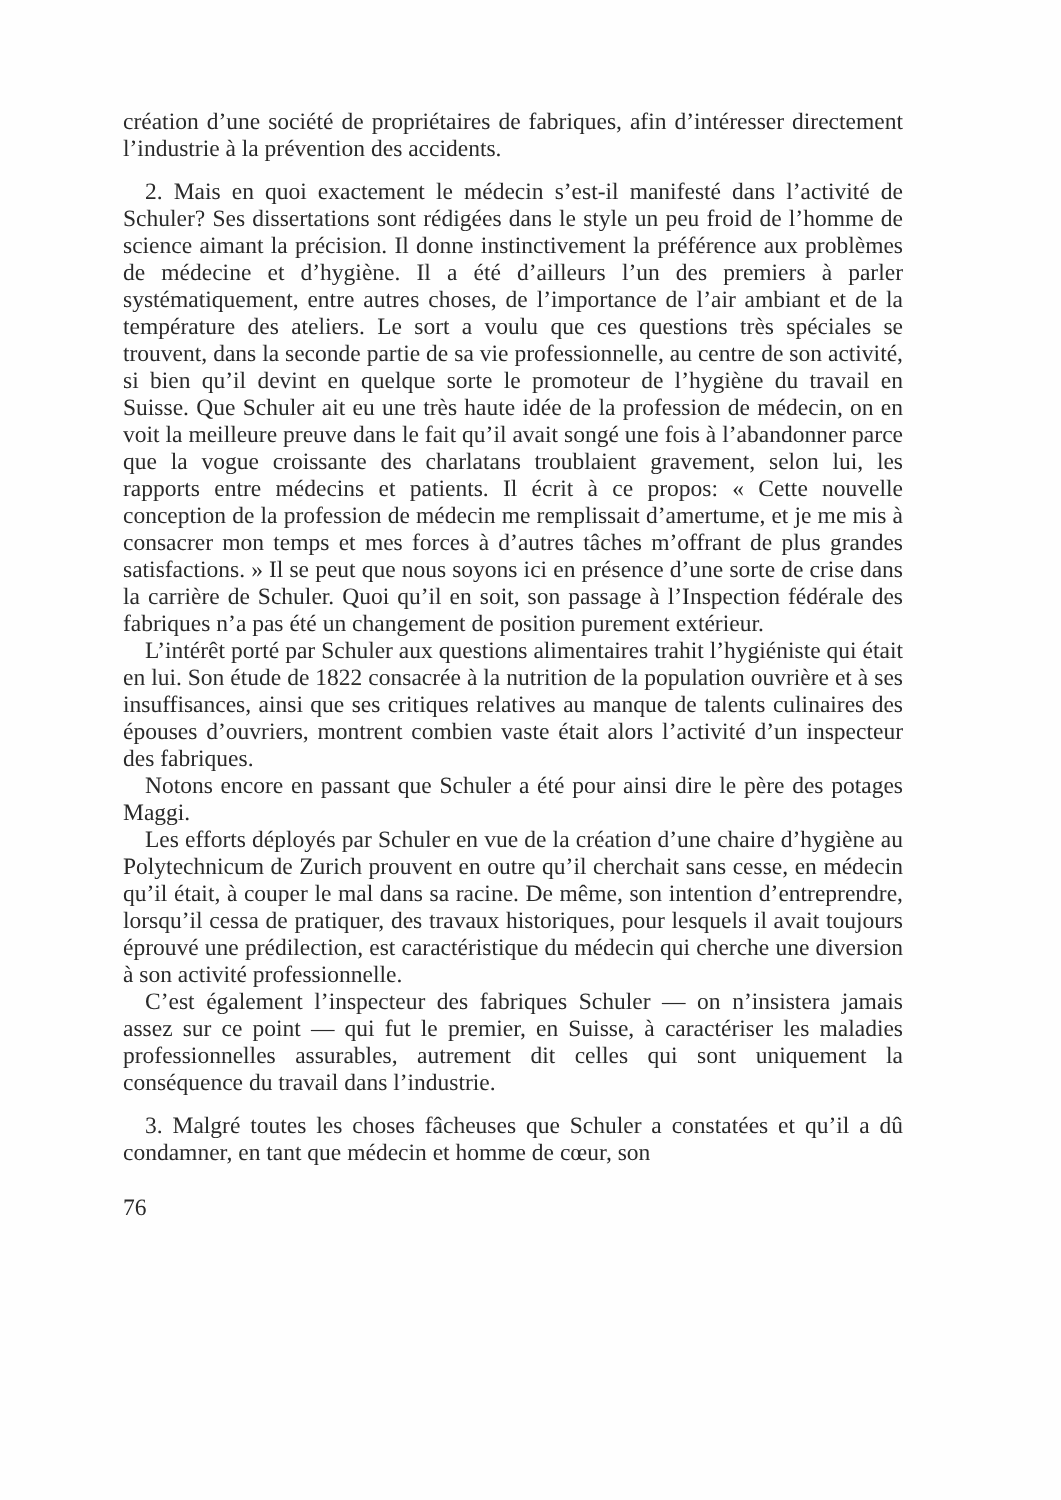création d’une société de propriétaires de fabriques, afin d’intéresser directement l’industrie à la prévention des accidents.
2. Mais en quoi exactement le médecin s’est-il manifesté dans l’activité de Schuler? Ses dissertations sont rédigées dans le style un peu froid de l’homme de science aimant la précision. Il donne instinctivement la préférence aux problèmes de médecine et d’hygiène. Il a été d’ailleurs l’un des premiers à parler systématiquement, entre autres choses, de l’importance de l’air ambiant et de la température des ateliers. Le sort a voulu que ces questions très spéciales se trouvent, dans la seconde partie de sa vie professionnelle, au centre de son activité, si bien qu’il devint en quelque sorte le promoteur de l’hygiène du travail en Suisse. Que Schuler ait eu une très haute idée de la profession de médecin, on en voit la meilleure preuve dans le fait qu’il avait songé une fois à l’abandonner parce que la vogue croissante des charlatans troublaient gravement, selon lui, les rapports entre médecins et patients. Il écrit à ce propos: « Cette nouvelle conception de la profession de médecin me remplissait d’amertume, et je me mis à consacrer mon temps et mes forces à d’autres tâches m’offrant de plus grandes satisfactions. » Il se peut que nous soyons ici en présence d’une sorte de crise dans la carrière de Schuler. Quoi qu’il en soit, son passage à l’Inspection fédérale des fabriques n’a pas été un changement de position purement extérieur.
L’intérêt porté par Schuler aux questions alimentaires trahit l’hygiéniste qui était en lui. Son étude de 1822 consacrée à la nutrition de la population ouvrière et à ses insuffisances, ainsi que ses critiques relatives au manque de talents culinaires des épouses d’ouvriers, montrent combien vaste était alors l’activité d’un inspecteur des fabriques.
Notons encore en passant que Schuler a été pour ainsi dire le père des potages Maggi.
Les efforts déployés par Schuler en vue de la création d’une chaire d’hygiène au Polytechnicum de Zurich prouvent en outre qu’il cherchait sans cesse, en médecin qu’il était, à couper le mal dans sa racine. De même, son intention d’entreprendre, lorsqu’il cessa de pratiquer, des travaux historiques, pour lesquels il avait toujours éprouvé une prédilection, est caractéristique du médecin qui cherche une diversion à son activité professionnelle.
C’est également l’inspecteur des fabriques Schuler — on n’insistera jamais assez sur ce point — qui fut le premier, en Suisse, à caractériser les maladies professionnelles assurables, autrement dit celles qui sont uniquement la conséquence du travail dans l’industrie.
3. Malgré toutes les choses fâcheuses que Schuler a constatées et qu’il a dû condamner, en tant que médecin et homme de cœur, son
76